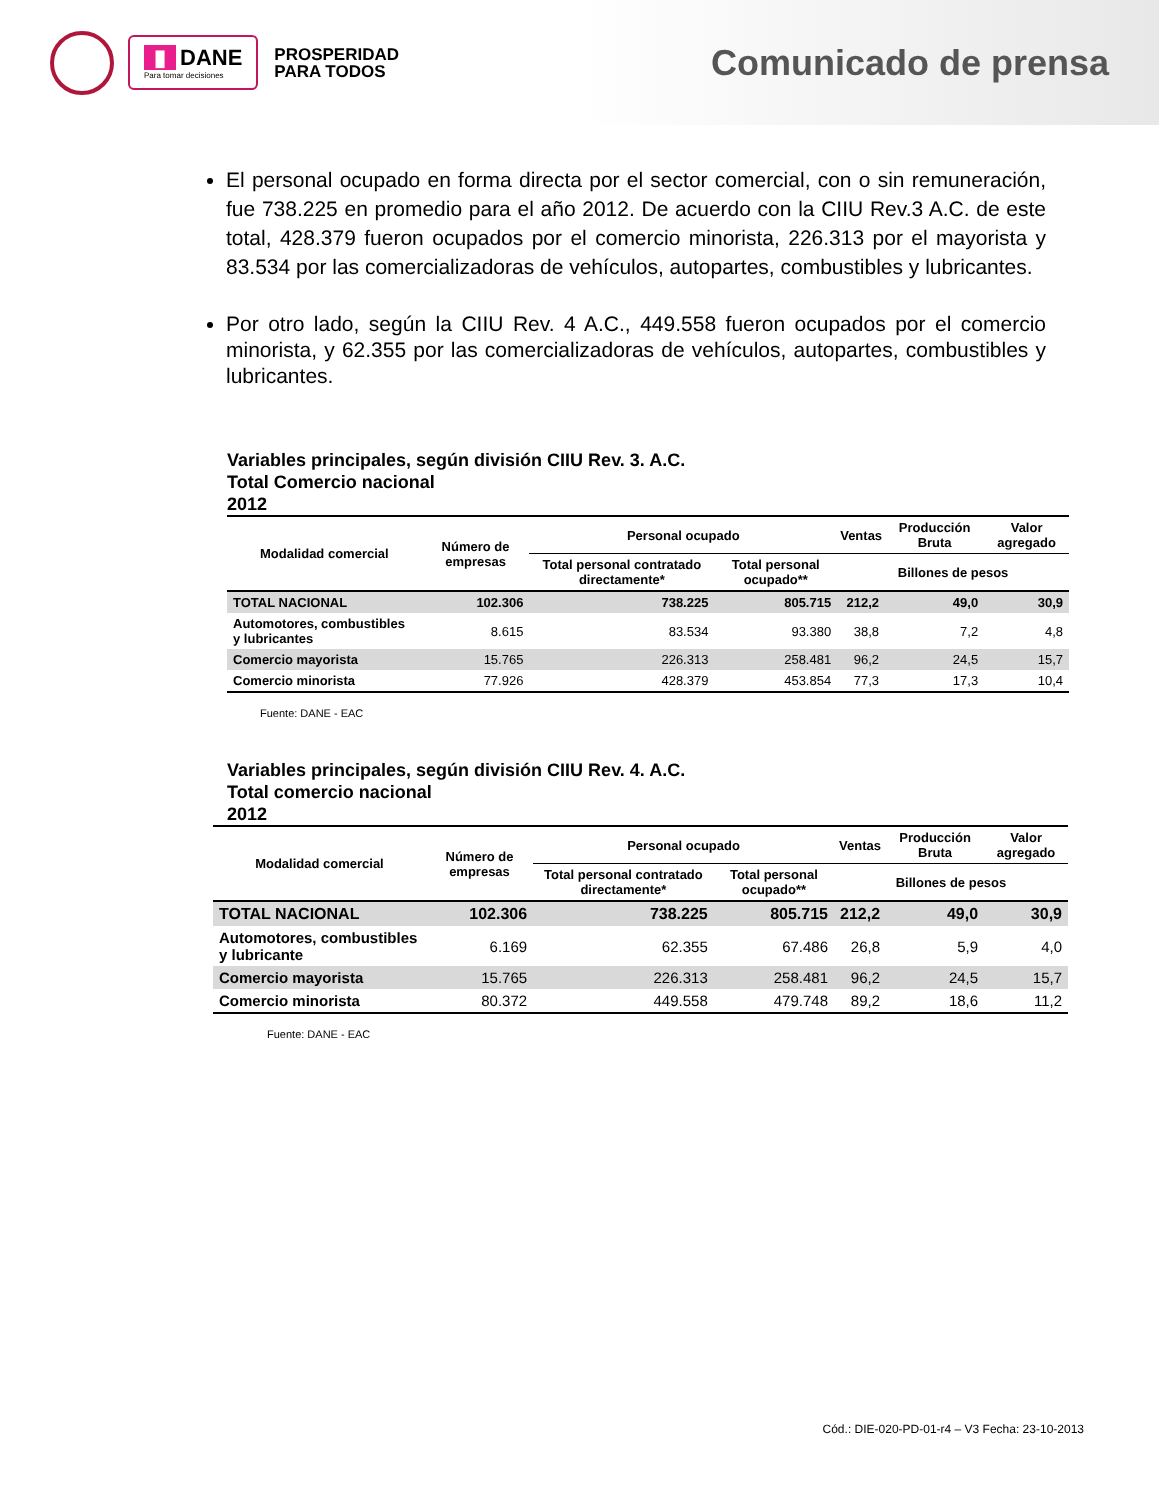▮ DANE
Para tomar decisiones
PROSPERIDAD
PARA TODOS
Comunicado de prensa
El personal ocupado en forma directa por el sector comercial, con o sin remuneración, fue 738.225 en promedio para el año 2012. De acuerdo con la CIIU Rev.3 A.C. de este total, 428.379 fueron ocupados por el comercio minorista, 226.313 por el mayorista y 83.534 por las comercializadoras de vehículos, autopartes, combustibles y lubricantes.
Por otro lado, según la CIIU Rev. 4 A.C., 449.558 fueron ocupados por el comercio minorista, y 62.355 por las comercializadoras de vehículos, autopartes, combustibles y lubricantes.
Variables principales, según división CIIU Rev. 3. A.C.
Total Comercio nacional
2012
| Modalidad comercial | Número de empresas | Personal ocupado | | Ventas | Producción Bruta | Valor agregado |
| --- | --- | --- | --- | --- | --- | --- |
| | | Total personal contratado directamente* | Total personal ocupado** | Billones de pesos | | |
| TOTAL NACIONAL | 102.306 | 738.225 | 805.715 | 212,2 | 49,0 | 30,9 |
| Automotores, combustibles y lubricantes | 8.615 | 83.534 | 93.380 | 38,8 | 7,2 | 4,8 |
| Comercio mayorista | 15.765 | 226.313 | 258.481 | 96,2 | 24,5 | 15,7 |
| Comercio minorista | 77.926 | 428.379 | 453.854 | 77,3 | 17,3 | 10,4 |
Fuente: DANE - EAC
Variables principales, según división CIIU Rev. 4. A.C.
Total comercio nacional
2012
| Modalidad comercial | Número de empresas | Personal ocupado | | Ventas | Producción Bruta | Valor agregado |
| --- | --- | --- | --- | --- | --- | --- |
| | | Total personal contratado directamente* | Total personal ocupado** | Billones de pesos | | |
| TOTAL NACIONAL | 102.306 | 738.225 | 805.715 | 212,2 | 49,0 | 30,9 |
| Automotores, combustibles y lubricante | 6.169 | 62.355 | 67.486 | 26,8 | 5,9 | 4,0 |
| Comercio mayorista | 15.765 | 226.313 | 258.481 | 96,2 | 24,5 | 15,7 |
| Comercio minorista | 80.372 | 449.558 | 479.748 | 89,2 | 18,6 | 11,2 |
Fuente: DANE - EAC
Cód.: DIE-020-PD-01-r4 – V3 Fecha: 23-10-2013